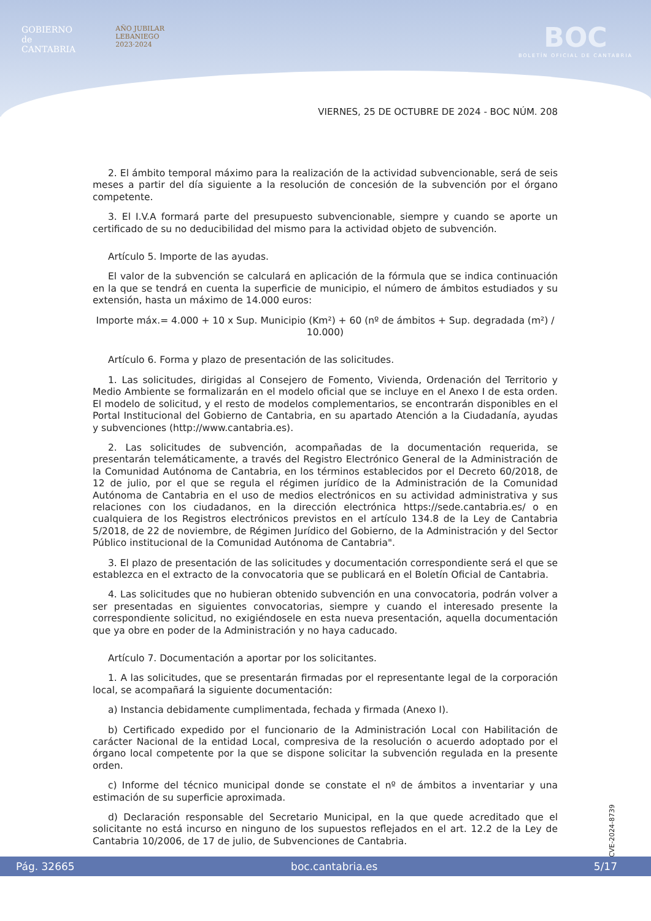GOBIERNO
de
CANTABRIA
AÑO JUBILAR
LEBANIEGO
2023·2024
BOC
BOLETÍN OFICIAL DE CANTABRIA
VIERNES, 25 DE OCTUBRE DE 2024 - BOC NÚM. 208
2. El ámbito temporal máximo para la realización de la actividad subvencionable, será de seis meses a partir del día siguiente a la resolución de concesión de la subvención por el órgano competente.
3. El I.V.A formará parte del presupuesto subvencionable, siempre y cuando se aporte un certificado de su no deducibilidad del mismo para la actividad objeto de subvención.
Artículo 5. Importe de las ayudas.
El valor de la subvención se calculará en aplicación de la fórmula que se indica continuación en la que se tendrá en cuenta la superficie de municipio, el número de ámbitos estudiados y su extensión, hasta un máximo de 14.000 euros:
Importe máx.= 4.000 + 10 x Sup. Municipio (Km²) + 60 (nº de ámbitos + Sup. degradada (m²) / 10.000)
Artículo 6. Forma y plazo de presentación de las solicitudes.
1. Las solicitudes, dirigidas al Consejero de Fomento, Vivienda, Ordenación del Territorio y Medio Ambiente se formalizarán en el modelo oficial que se incluye en el Anexo I de esta orden. El modelo de solicitud, y el resto de modelos complementarios, se encontrarán disponibles en el Portal Institucional del Gobierno de Cantabria, en su apartado Atención a la Ciudadanía, ayudas y subvenciones (http://www.cantabria.es).
2. Las solicitudes de subvención, acompañadas de la documentación requerida, se presentarán telemáticamente, a través del Registro Electrónico General de la Administración de la Comunidad Autónoma de Cantabria, en los términos establecidos por el Decreto 60/2018, de 12 de julio, por el que se regula el régimen jurídico de la Administración de la Comunidad Autónoma de Cantabria en el uso de medios electrónicos en su actividad administrativa y sus relaciones con los ciudadanos, en la dirección electrónica https://sede.cantabria.es/ o en cualquiera de los Registros electrónicos previstos en el artículo 134.8 de la Ley de Cantabria 5/2018, de 22 de noviembre, de Régimen Jurídico del Gobierno, de la Administración y del Sector Público institucional de la Comunidad Autónoma de Cantabria".
3. El plazo de presentación de las solicitudes y documentación correspondiente será el que se establezca en el extracto de la convocatoria que se publicará en el Boletín Oficial de Cantabria.
4. Las solicitudes que no hubieran obtenido subvención en una convocatoria, podrán volver a ser presentadas en siguientes convocatorias, siempre y cuando el interesado presente la correspondiente solicitud, no exigiéndosele en esta nueva presentación, aquella documentación que ya obre en poder de la Administración y no haya caducado.
Artículo 7. Documentación a aportar por los solicitantes.
1. A las solicitudes, que se presentarán firmadas por el representante legal de la corporación local, se acompañará la siguiente documentación:
a) Instancia debidamente cumplimentada, fechada y firmada (Anexo I).
b) Certificado expedido por el funcionario de la Administración Local con Habilitación de carácter Nacional de la entidad Local, compresiva de la resolución o acuerdo adoptado por el órgano local competente por la que se dispone solicitar la subvención regulada en la presente orden.
c) Informe del técnico municipal donde se constate el nº de ámbitos a inventariar y una estimación de su superficie aproximada.
d) Declaración responsable del Secretario Municipal, en la que quede acreditado que el solicitante no está incurso en ninguno de los supuestos reflejados en el art. 12.2 de la Ley de Cantabria 10/2006, de 17 de julio, de Subvenciones de Cantabria.
CVE-2024-8739
Pág. 32665 boc.cantabria.es 5/17